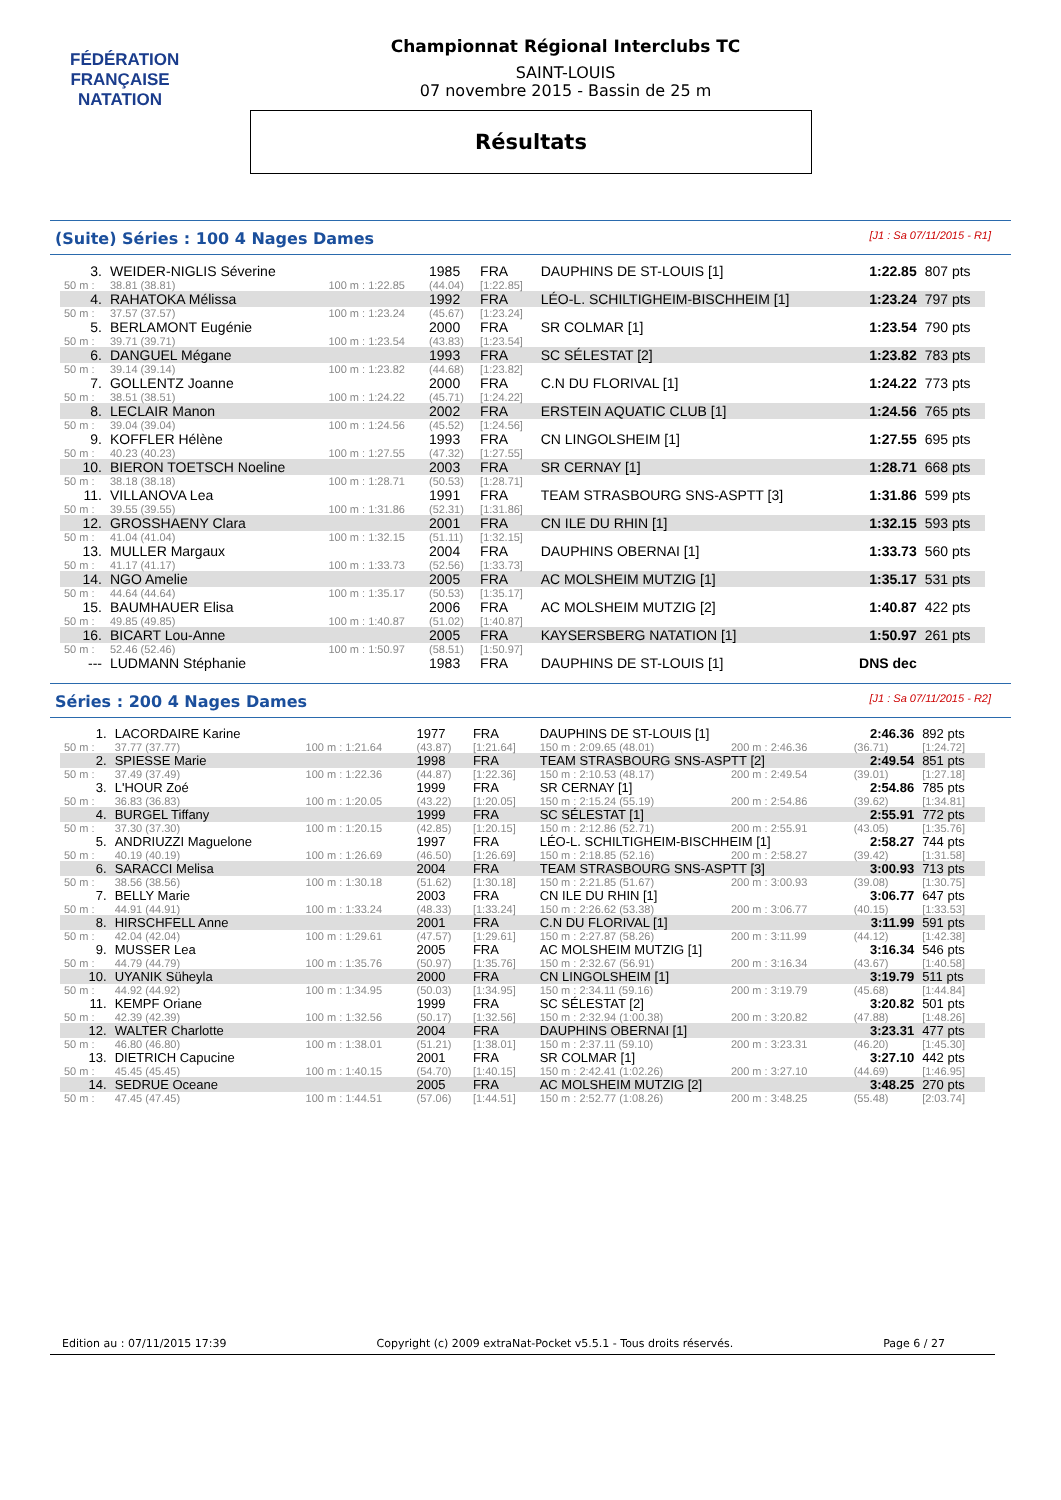FÉDÉRATION FRANÇAISE
NATATION
Championnat Régional Interclubs TC
SAINT-LOUIS
07 novembre 2015 - Bassin de 25 m
Résultats
(Suite) Séries : 100 4 Nages Dames [J1 : Sa 07/11/2015 - R1]
| 3. | WEIDER-NIGLIS Séverine | | 1985 | FRA | DAUPHINS DE ST-LOUIS [1] | 1:22.85 | 807 pts |
| 50 m : | 38.81 (38.81) | 100 m : 1:22.85 | (44.04) | [1:22.85] | | | |
| 4. | RAHATOKA Mélissa | | 1992 | FRA | LÉO-L. SCHILTIGHEIM-BISCHHEIM [1] | 1:23.24 | 797 pts |
| 50 m : | 37.57 (37.57) | 100 m : 1:23.24 | (45.67) | [1:23.24] | | | |
| 5. | BERLAMONT Eugénie | | 2000 | FRA | SR COLMAR [1] | 1:23.54 | 790 pts |
| 50 m : | 39.71 (39.71) | 100 m : 1:23.54 | (43.83) | [1:23.54] | | | |
| 6. | DANGUEL Mégane | | 1993 | FRA | SC SÉLESTAT [2] | 1:23.82 | 783 pts |
| 50 m : | 39.14 (39.14) | 100 m : 1:23.82 | (44.68) | [1:23.82] | | | |
| 7. | GOLLENTZ Joanne | | 2000 | FRA | C.N DU FLORIVAL [1] | 1:24.22 | 773 pts |
| 50 m : | 38.51 (38.51) | 100 m : 1:24.22 | (45.71) | [1:24.22] | | | |
| 8. | LECLAIR Manon | | 2002 | FRA | ERSTEIN AQUATIC CLUB [1] | 1:24.56 | 765 pts |
| 50 m : | 39.04 (39.04) | 100 m : 1:24.56 | (45.52) | [1:24.56] | | | |
| 9. | KOFFLER Hélène | | 1993 | FRA | CN LINGOLSHEIM [1] | 1:27.55 | 695 pts |
| 50 m : | 40.23 (40.23) | 100 m : 1:27.55 | (47.32) | [1:27.55] | | | |
| 10. | BIERON TOETSCH Noeline | | 2003 | FRA | SR CERNAY [1] | 1:28.71 | 668 pts |
| 50 m : | 38.18 (38.18) | 100 m : 1:28.71 | (50.53) | [1:28.71] | | | |
| 11. | VILLANOVA Lea | | 1991 | FRA | TEAM STRASBOURG SNS-ASPTT [3] | 1:31.86 | 599 pts |
| 50 m : | 39.55 (39.55) | 100 m : 1:31.86 | (52.31) | [1:31.86] | | | |
| 12. | GROSSHAENY Clara | | 2001 | FRA | CN ILE DU RHIN [1] | 1:32.15 | 593 pts |
| 50 m : | 41.04 (41.04) | 100 m : 1:32.15 | (51.11) | [1:32.15] | | | |
| 13. | MULLER Margaux | | 2004 | FRA | DAUPHINS OBERNAI [1] | 1:33.73 | 560 pts |
| 50 m : | 41.17 (41.17) | 100 m : 1:33.73 | (52.56) | [1:33.73] | | | |
| 14. | NGO Amelie | | 2005 | FRA | AC MOLSHEIM MUTZIG [1] | 1:35.17 | 531 pts |
| 50 m : | 44.64 (44.64) | 100 m : 1:35.17 | (50.53) | [1:35.17] | | | |
| 15. | BAUMHAUER Elisa | | 2006 | FRA | AC MOLSHEIM MUTZIG [2] | 1:40.87 | 422 pts |
| 50 m : | 49.85 (49.85) | 100 m : 1:40.87 | (51.02) | [1:40.87] | | | |
| 16. | BICART Lou-Anne | | 2005 | FRA | KAYSERSBERG NATATION [1] | 1:50.97 | 261 pts |
| 50 m : | 52.46 (52.46) | 100 m : 1:50.97 | (58.51) | [1:50.97] | | | |
| --- | LUDMANN Stéphanie | | 1983 | FRA | DAUPHINS DE ST-LOUIS [1] | DNS dec | |
Séries : 200 4 Nages Dames [J1 : Sa 07/11/2015 - R2]
| 1. | LACORDAIRE Karine | | 1977 | FRA | DAUPHINS DE ST-LOUIS [1] | | 2:46.36 | 892 pts |
| 50 m : | 37.77 (37.77) | 100 m : 1:21.64 | (43.87) | [1:21.64] | 150 m : 2:09.65 (48.01) | 200 m : 2:46.36 | (36.71) | [1:24.72] |
| 2. | SPIESSE Marie | | 1998 | FRA | TEAM STRASBOURG SNS-ASPTT [2] | | 2:49.54 | 851 pts |
| 50 m : | 37.49 (37.49) | 100 m : 1:22.36 | (44.87) | [1:22.36] | 150 m : 2:10.53 (48.17) | 200 m : 2:49.54 | (39.01) | [1:27.18] |
| 3. | L'HOUR Zoé | | 1999 | FRA | SR CERNAY [1] | | 2:54.86 | 785 pts |
| 50 m : | 36.83 (36.83) | 100 m : 1:20.05 | (43.22) | [1:20.05] | 150 m : 2:15.24 (55.19) | 200 m : 2:54.86 | (39.62) | [1:34.81] |
| 4. | BURGEL Tiffany | | 1999 | FRA | SC SÉLESTAT [1] | | 2:55.91 | 772 pts |
| 50 m : | 37.30 (37.30) | 100 m : 1:20.15 | (42.85) | [1:20.15] | 150 m : 2:12.86 (52.71) | 200 m : 2:55.91 | (43.05) | [1:35.76] |
| 5. | ANDRIUZZI Maguelone | | 1997 | FRA | LÉO-L. SCHILTIGHEIM-BISCHHEIM [1] | | 2:58.27 | 744 pts |
| 50 m : | 40.19 (40.19) | 100 m : 1:26.69 | (46.50) | [1:26.69] | 150 m : 2:18.85 (52.16) | 200 m : 2:58.27 | (39.42) | [1:31.58] |
| 6. | SARACCI Melisa | | 2004 | FRA | TEAM STRASBOURG SNS-ASPTT [3] | | 3:00.93 | 713 pts |
| 50 m : | 38.56 (38.56) | 100 m : 1:30.18 | (51.62) | [1:30.18] | 150 m : 2:21.85 (51.67) | 200 m : 3:00.93 | (39.08) | [1:30.75] |
| 7. | BELLY Marie | | 2003 | FRA | CN ILE DU RHIN [1] | | 3:06.77 | 647 pts |
| 50 m : | 44.91 (44.91) | 100 m : 1:33.24 | (48.33) | [1:33.24] | 150 m : 2:26.62 (53.38) | 200 m : 3:06.77 | (40.15) | [1:33.53] |
| 8. | HIRSCHFELL Anne | | 2001 | FRA | C.N DU FLORIVAL [1] | | 3:11.99 | 591 pts |
| 50 m : | 42.04 (42.04) | 100 m : 1:29.61 | (47.57) | [1:29.61] | 150 m : 2:27.87 (58.26) | 200 m : 3:11.99 | (44.12) | [1:42.38] |
| 9. | MUSSER Lea | | 2005 | FRA | AC MOLSHEIM MUTZIG [1] | | 3:16.34 | 546 pts |
| 50 m : | 44.79 (44.79) | 100 m : 1:35.76 | (50.97) | [1:35.76] | 150 m : 2:32.67 (56.91) | 200 m : 3:16.34 | (43.67) | [1:40.58] |
| 10. | UYANIK Süheyla | | 2000 | FRA | CN LINGOLSHEIM [1] | | 3:19.79 | 511 pts |
| 50 m : | 44.92 (44.92) | 100 m : 1:34.95 | (50.03) | [1:34.95] | 150 m : 2:34.11 (59.16) | 200 m : 3:19.79 | (45.68) | [1:44.84] |
| 11. | KEMPF Oriane | | 1999 | FRA | SC SÉLESTAT [2] | | 3:20.82 | 501 pts |
| 50 m : | 42.39 (42.39) | 100 m : 1:32.56 | (50.17) | [1:32.56] | 150 m : 2:32.94 (1:00.38) | 200 m : 3:20.82 | (47.88) | [1:48.26] |
| 12. | WALTER Charlotte | | 2004 | FRA | DAUPHINS OBERNAI [1] | | 3:23.31 | 477 pts |
| 50 m : | 46.80 (46.80) | 100 m : 1:38.01 | (51.21) | [1:38.01] | 150 m : 2:37.11 (59.10) | 200 m : 3:23.31 | (46.20) | [1:45.30] |
| 13. | DIETRICH Capucine | | 2001 | FRA | SR COLMAR [1] | | 3:27.10 | 442 pts |
| 50 m : | 45.45 (45.45) | 100 m : 1:40.15 | (54.70) | [1:40.15] | 150 m : 2:42.41 (1:02.26) | 200 m : 3:27.10 | (44.69) | [1:46.95] |
| 14. | SEDRUE Oceane | | 2005 | FRA | AC MOLSHEIM MUTZIG [2] | | 3:48.25 | 270 pts |
| 50 m : | 47.45 (47.45) | 100 m : 1:44.51 | (57.06) | [1:44.51] | 150 m : 2:52.77 (1:08.26) | 200 m : 3:48.25 | (55.48) | [2:03.74] |
Edition au : 07/11/2015 17:39 Copyright (c) 2009 extraNat-Pocket v5.5.1 - Tous droits réservés. Page 6 / 27